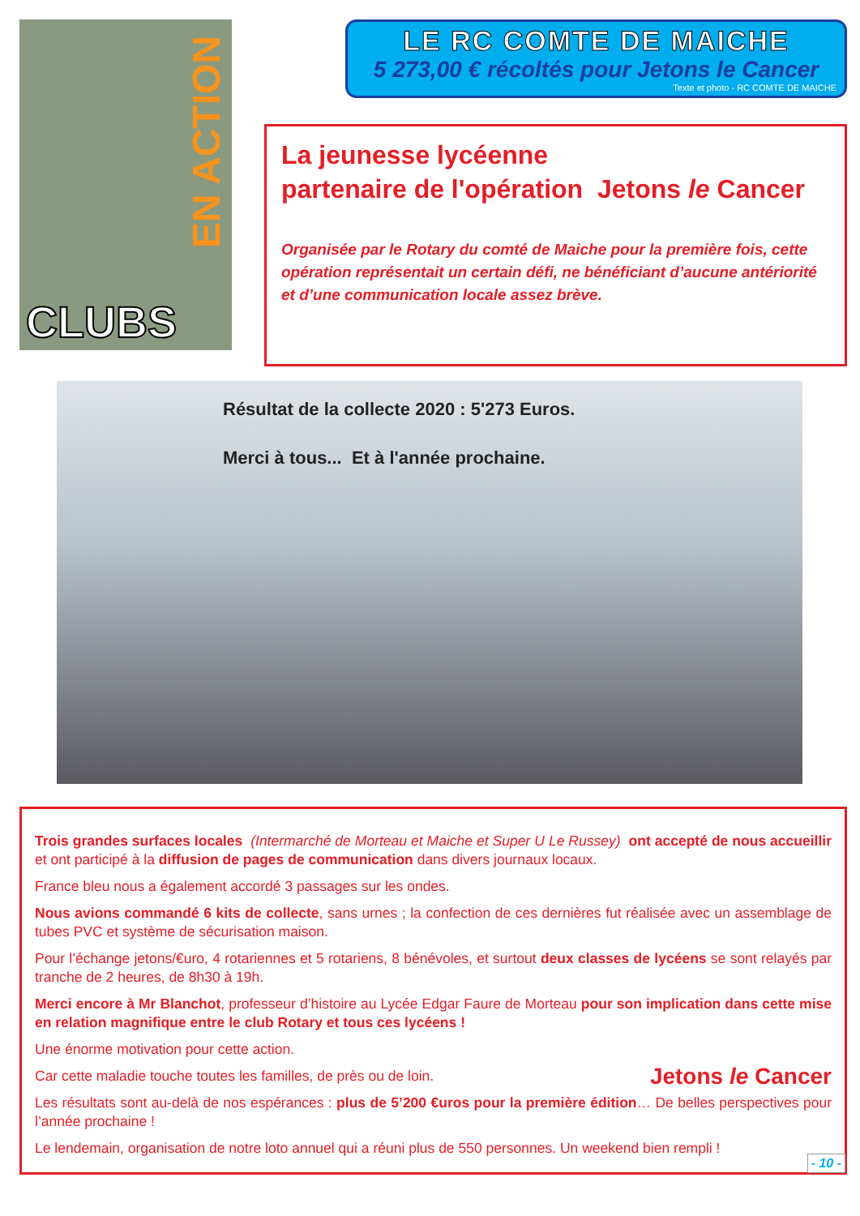EN ACTION
CLUBS
LE RC COMTE DE MAICHE
5 273,00 € récoltés pour Jetons le Cancer
Texte et photo - RC COMTE DE MAICHE
La jeunesse lycéenne
partenaire de l'opération Jetons le Cancer
Organisée par le Rotary du comté de Maiche pour la première fois, cette opération représentait un certain défi, ne bénéficiant d’aucune antériorité et d’une communication locale assez brève.
Résultat de la collecte 2020 : 5'273 Euros.
Merci à tous... Et à l'année prochaine.
Trois grandes surfaces locales (Intermarché de Morteau et Maiche et Super U Le Russey) ont accepté de nous accueillir et ont participé à la diffusion de pages de communication dans divers journaux locaux.
France bleu nous a également accordé 3 passages sur les ondes.
Nous avions commandé 6 kits de collecte, sans urnes ; la confection de ces dernières fut réalisée avec un assemblage de tubes PVC et système de sécurisation maison.
Pour l’échange jetons/€uro, 4 rotariennes et 5 rotariens, 8 bénévoles, et surtout deux classes de lycéens se sont relayés par tranche de 2 heures, de 8h30 à 19h.
Merci encore à Mr Blanchot, professeur d’histoire au Lycée Edgar Faure de Morteau pour son implication dans cette mise en relation magnifique entre le club Rotary et tous ces lycéens !
Une énorme motivation pour cette action.
Car cette maladie touche toutes les familles, de près ou de loin. Jetons le Cancer
Les résultats sont au-delà de nos espérances : plus de 5’200 €uros pour la première édition… De belles perspectives pour l’année prochaine !
Le lendemain, organisation de notre loto annuel qui a réuni plus de 550 personnes. Un weekend bien rempli !
- 10 -